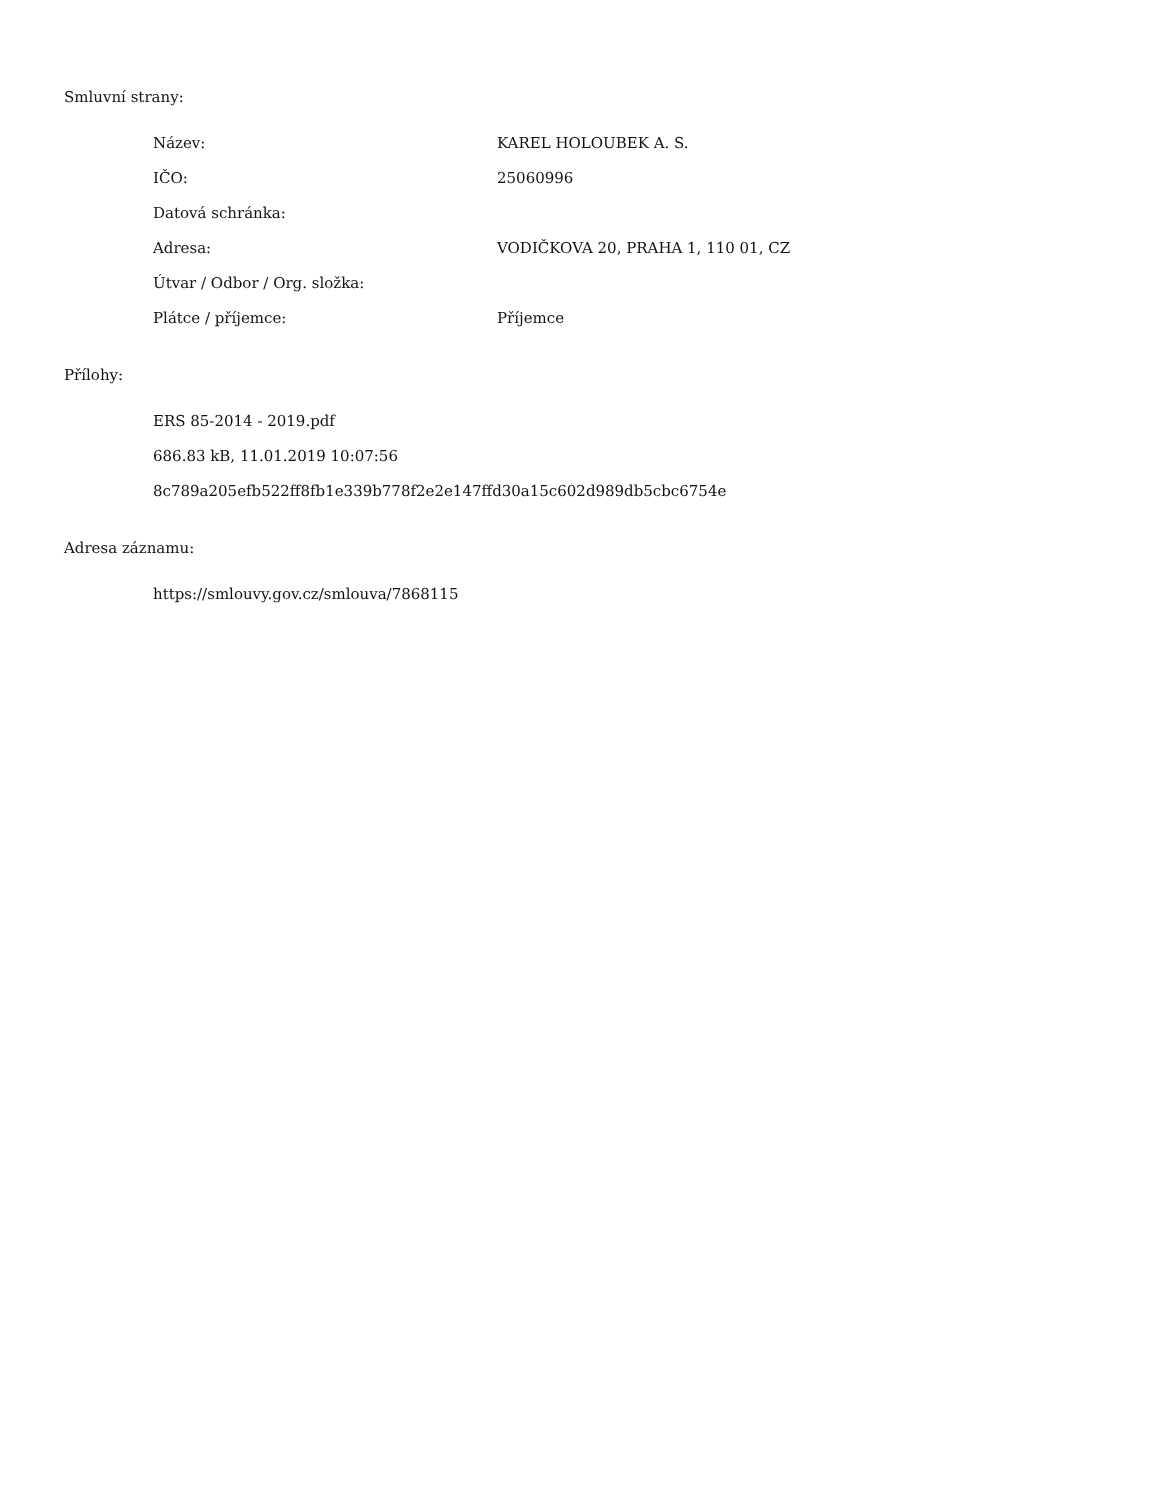Smluvní strany:
| Název: | KAREL HOLOUBEK A. S. |
| IČO: | 25060996 |
| Datová schránka: | |
| Adresa: | VODIČKOVA 20, PRAHA 1, 110 01, CZ |
| Útvar / Odbor / Org. složka: | |
| Plátce / příjemce: | Příjemce |
Přílohy:
ERS 85-2014 - 2019.pdf
686.83 kB, 11.01.2019 10:07:56
8c789a205efb522ff8fb1e339b778f2e2e147ffd30a15c602d989db5cbc6754e
Adresa záznamu:
https://smlouvy.gov.cz/smlouva/7868115